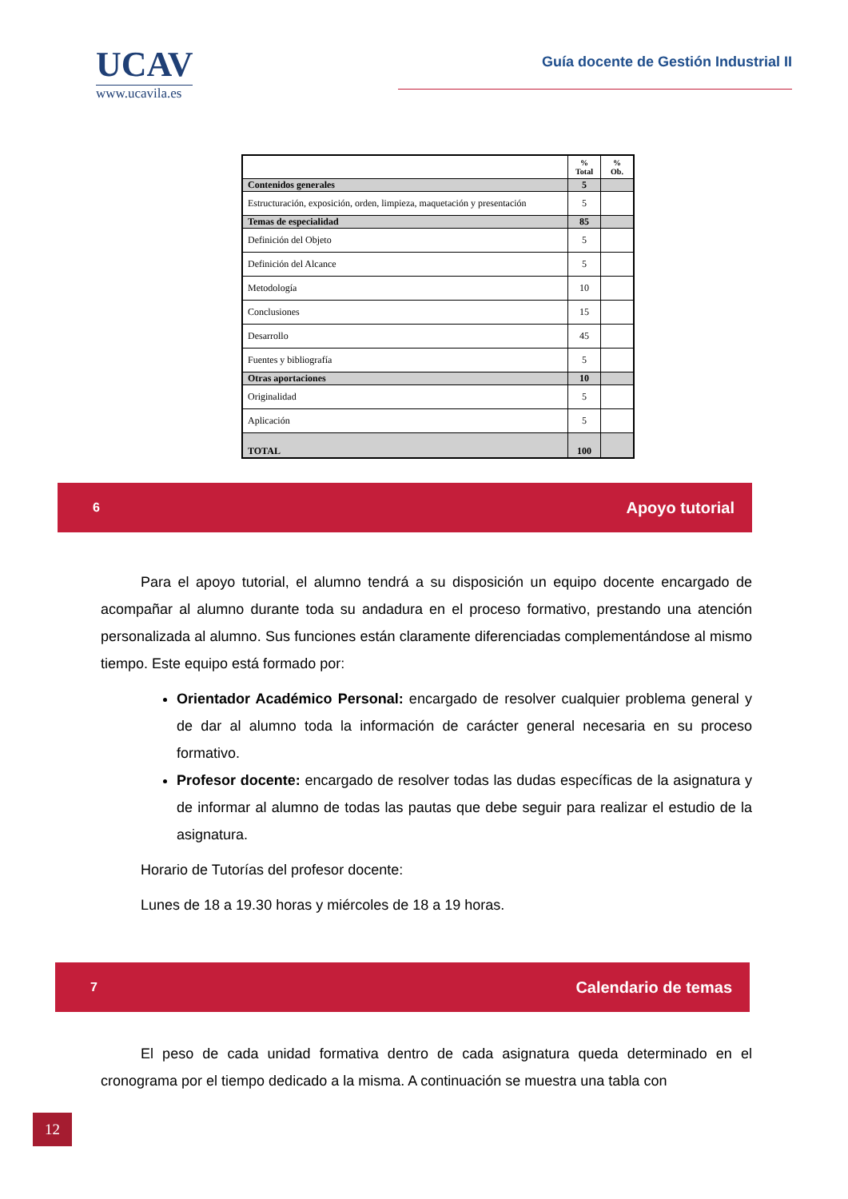UCAV
www.ucavila.es
Guía docente de Gestión Industrial II
| | % Total | % Ob. |
| --- | --- | --- |
| Contenidos generales | 5 | |
| Estructuración, exposición, orden, limpieza, maquetación y presentación | 5 | |
| Temas de especialidad | 85 | |
| Definición del Objeto | 5 | |
| Definición del Alcance | 5 | |
| Metodología | 10 | |
| Conclusiones | 15 | |
| Desarrollo | 45 | |
| Fuentes y bibliografía | 5 | |
| Otras aportaciones | 10 | |
| Originalidad | 5 | |
| Aplicación | 5 | |
| TOTAL | 100 | |
6 Apoyo tutorial
Para el apoyo tutorial, el alumno tendrá a su disposición un equipo docente encargado de acompañar al alumno durante toda su andadura en el proceso formativo, prestando una atención personalizada al alumno. Sus funciones están claramente diferenciadas complementándose al mismo tiempo. Este equipo está formado por:
Orientador Académico Personal: encargado de resolver cualquier problema general y de dar al alumno toda la información de carácter general necesaria en su proceso formativo.
Profesor docente: encargado de resolver todas las dudas específicas de la asignatura y de informar al alumno de todas las pautas que debe seguir para realizar el estudio de la asignatura.
Horario de Tutorías del profesor docente:
Lunes de 18 a 19.30 horas y miércoles de 18 a 19 horas.
7 Calendario de temas
El peso de cada unidad formativa dentro de cada asignatura queda determinado en el cronograma por el tiempo dedicado a la misma. A continuación se muestra una tabla con
12